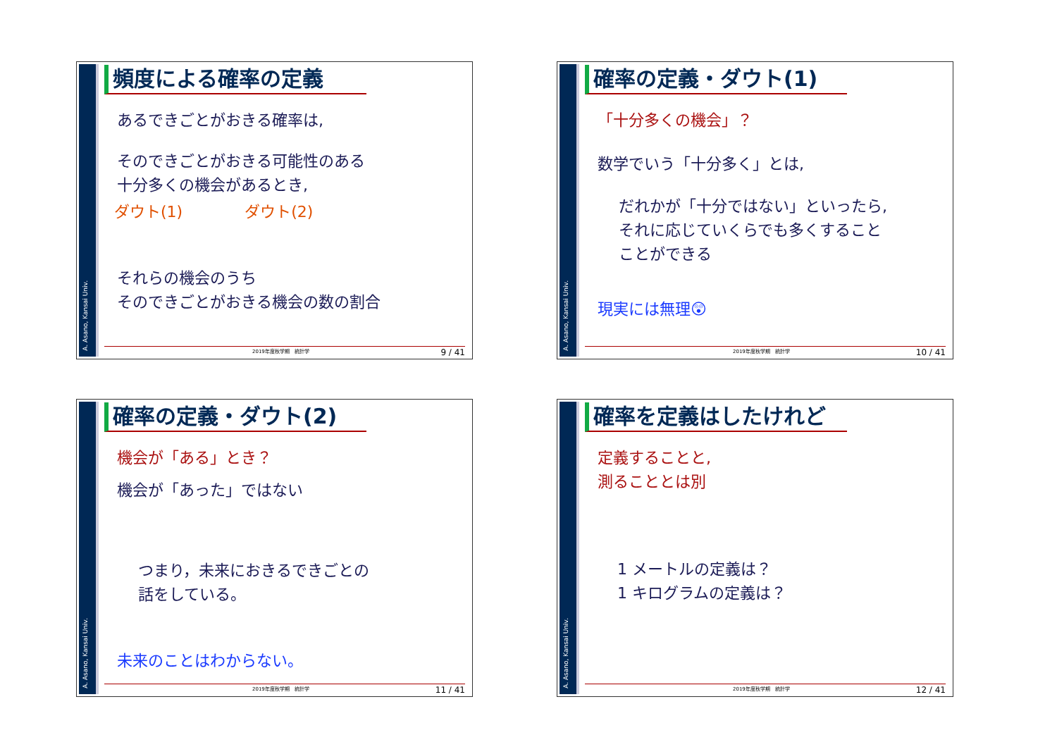A. Asano, Kansai Univ.
頻度による確率の定義
あるできごとがおきる確率は,
そのできごとがおきる可能性のある
十分多くの機会があるとき,
ダウト(1)　　　　ダウト(2)
それらの機会のうち
そのできごとがおきる機会の数の割合
2019年度秋学期　統計学 9 / 41
A. Asano, Kansai Univ.
確率の定義・ダウト(1)
「十分多くの機会」？
数学でいう「十分多く」とは,
だれかが「十分ではない」といったら,
それに応じていくらでも多くすること
ことができる
現実には無理😲
2019年度秋学期　統計学 10 / 41
A. Asano, Kansai Univ.
確率の定義・ダウト(2)
機会が「ある」とき？
機会が「あった」ではない
つまり，未来におきるできごとの
話をしている。
未来のことはわからない。
2019年度秋学期　統計学 11 / 41
A. Asano, Kansai Univ.
確率を定義はしたけれど
定義することと,
測ることとは別
1 メートルの定義は？
1 キログラムの定義は？
2019年度秋学期　統計学 12 / 41